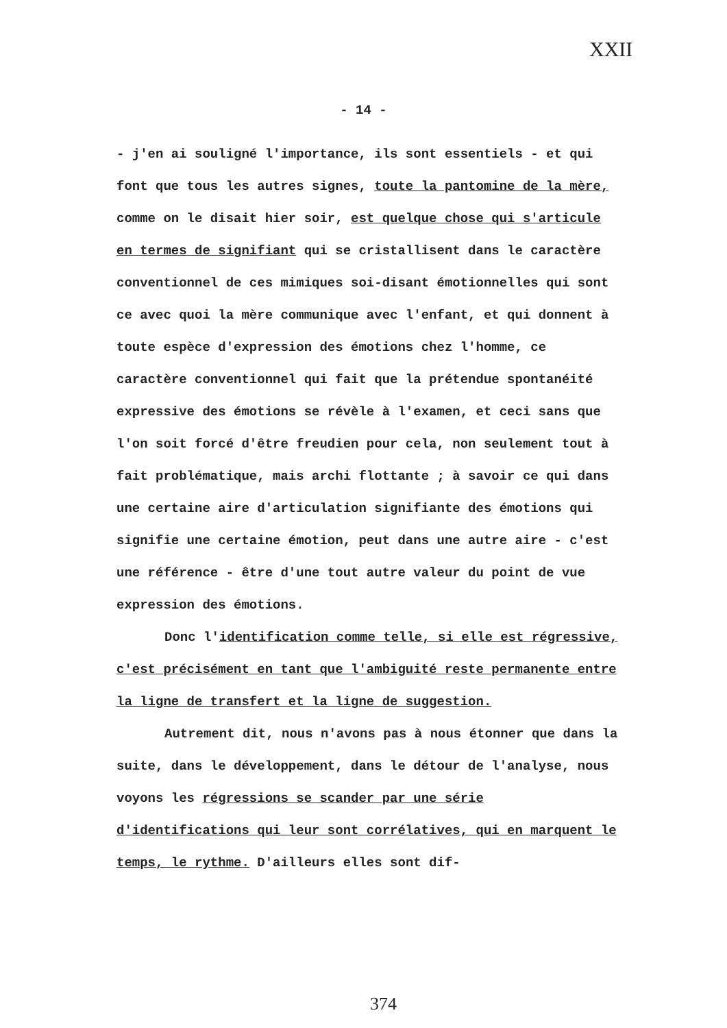XXII
- 14 -
- j'en ai souligné l'importance, ils sont essentiels - et qui font que tous les autres signes, toute la pantomine de la mère, comme on le disait hier soir, est quelque chose qui s'articule en termes de signifiant qui se cristallisent dans le caractère conventionnel de ces mimiques soi-disant émotionnelles qui sont ce avec quoi la mère communique avec l'enfant, et qui donnent à toute espèce d'expression des émotions chez l'homme, ce caractère conventionnel qui fait que la prétendue spontanéité expressive des émotions se révèle à l'examen, et ceci sans que l'on soit forcé d'être freudien pour cela, non seulement tout à fait problématique, mais archi flottante ; à savoir ce qui dans une certaine aire d'articulation signifiante des émotions qui signifie une certaine émotion, peut dans une autre aire - c'est une référence - être d'une tout autre valeur du point de vue expression des émotions.
Donc l'identification comme telle, si elle est régressive, c'est précisément en tant que l'ambiguité reste permanente entre la ligne de transfert et la ligne de suggestion.
Autrement dit, nous n'avons pas à nous étonner que dans la suite, dans le développement, dans le détour de l'analyse, nous voyons les régressions se scander par une série d'identifications qui leur sont corrélatives, qui en marquent le temps, le rythme. D'ailleurs elles sont dif-
374